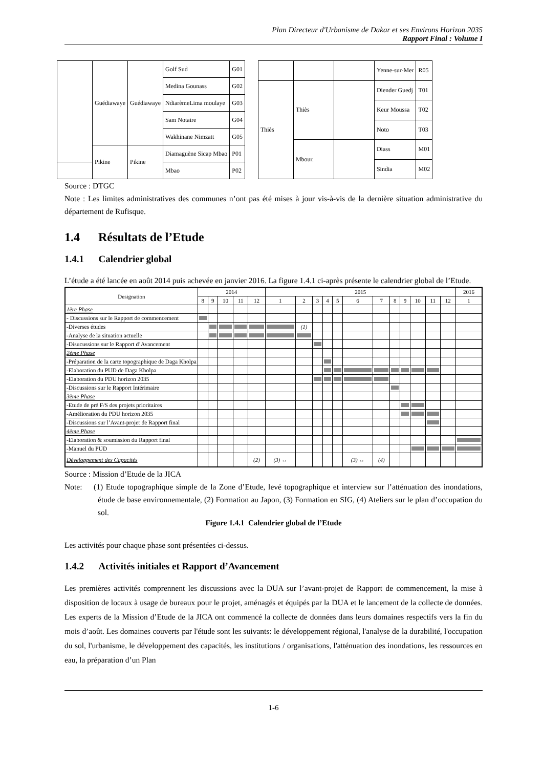Plan Directeur d'Urbanisme de Dakar et ses Environs Horizon 2035
Rapport Final : Volume I
| | Guédiawaye | Guédiawaye | Golf Sud | G01 |
| | | | Medina Gounass | G02 |
| | | | NdiarèmeLima moulaye | G03 |
| | | | Sam Notaire | G04 |
| | | | Wakhinane Nimzatt | G05 |
| | Pikine | Pikine | Diamaguène Sicap Mbao | P01 |
| | | | Mbao | P02 |
| | | | Yenne-sur-Mer | R05 |
| Thiès | Thiès | | Diender Guedj | T01 |
| | | | Keur Moussa | T02 |
| | | | Noto | T03 |
| | Mbour. | | Diass | M01 |
| | | | Sindia | M02 |
Source : DTGC
Note : Les limites administratives des communes n’ont pas été mises à jour vis-à-vis de la dernière situation administrative du département de Rufisque.
1.4 Résultats de l’Etude
1.4.1 Calendrier global
L’étude a été lancée en août 2014 puis achevée en janvier 2016. La figure 1.4.1 ci-après présente le calendrier global de l’Etude.
| Designation | 2014 | | | | | 2015 | | | | | | | | | | | | 2016 |
| --- | --- | --- | --- | --- | --- | --- | --- | --- | --- | --- | --- | --- | --- | --- | --- | --- | --- | --- |
| | 8 | 9 | 10 | 11 | 12 | 1 | 2 | 3 | 4 | 5 | 6 | 7 | 8 | 9 | 10 | 11 | 12 | 1 |
| 1ère Phase | | | | | | | | | | | | | | | | | | |
| - Discussions sur le Rapport de commencement | | | | | | | | | | | | | | | | | | |
| -Diverses études | | | | | | | (1) | | | | | | | | | | | |
| -Analyse de la situation actuelle | | | | | | | | | | | | | | | | | | |
| -Disucussions sur le Rapport d’Avancement | | | | | | | | | | | | | | | | | | |
| 2ème Phase | | | | | | | | | | | | | | | | | | |
| -Préparation de la carte topographique de Daga Kholpa | | | | | | | | | | | | | | | | | | |
| -Elaboration du PUD de Daga Kholpa | | | | | | | | | | | | | | | | | | |
| -Elaboration du PDU horizon 2035 | | | | | | | | | | | | | | | | | | |
| -Discussions sur le Rapport Intérimaire | | | | | | | | | | | | | | | | | | |
| 3ème Phase | | | | | | | | | | | | | | | | | | |
| -Etude de pré F/S des projets prioritaires | | | | | | | | | | | | | | | | | | |
| -Amélioration du PDU horizon 2035 | | | | | | | | | | | | | | | | | | |
| -Discussions sur l’Avant-projet de Rapport final | | | | | | | | | | | | | | | | | | |
| 4ème Phase | | | | | | | | | | | | | | | | | | |
| -Elaboration & soumission du Rapport final | | | | | | | | | | | | | | | | | | |
| -Manuel du PUD | | | | | | | | | | | | | | | | | | |
| Développement des Capacités | | | | | (2) | (3) ↔ | | | | | (3) ↔ | (4) | | | | | | |
Source : Mission d’Etude de la JICA
Note: (1) Etude topographique simple de la Zone d’Etude, levé topographique et interview sur l’atténuation des inondations, étude de base environnementale, (2) Formation au Japon, (3) Formation en SIG, (4) Ateliers sur le plan d’occupation du sol.
Figure 1.4.1 Calendrier global de l’Etude
Les activités pour chaque phase sont présentées ci-dessus.
1.4.2 Activités initiales et Rapport d’Avancement
Les premières activités comprennent les discussions avec la DUA sur l’avant-projet de Rapport de commencement, la mise à disposition de locaux à usage de bureaux pour le projet, aménagés et équipés par la DUA et le lancement de la collecte de données. Les experts de la Mission d’Etude de la JICA ont commencé la collecte de données dans leurs domaines respectifs vers la fin du mois d’août. Les domaines couverts par l'étude sont les suivants: le développement régional, l'analyse de la durabilité, l'occupation du sol, l'urbanisme, le développement des capacités, les institutions / organisations, l'atténuation des inondations, les ressources en eau, la préparation d’un Plan
1-6